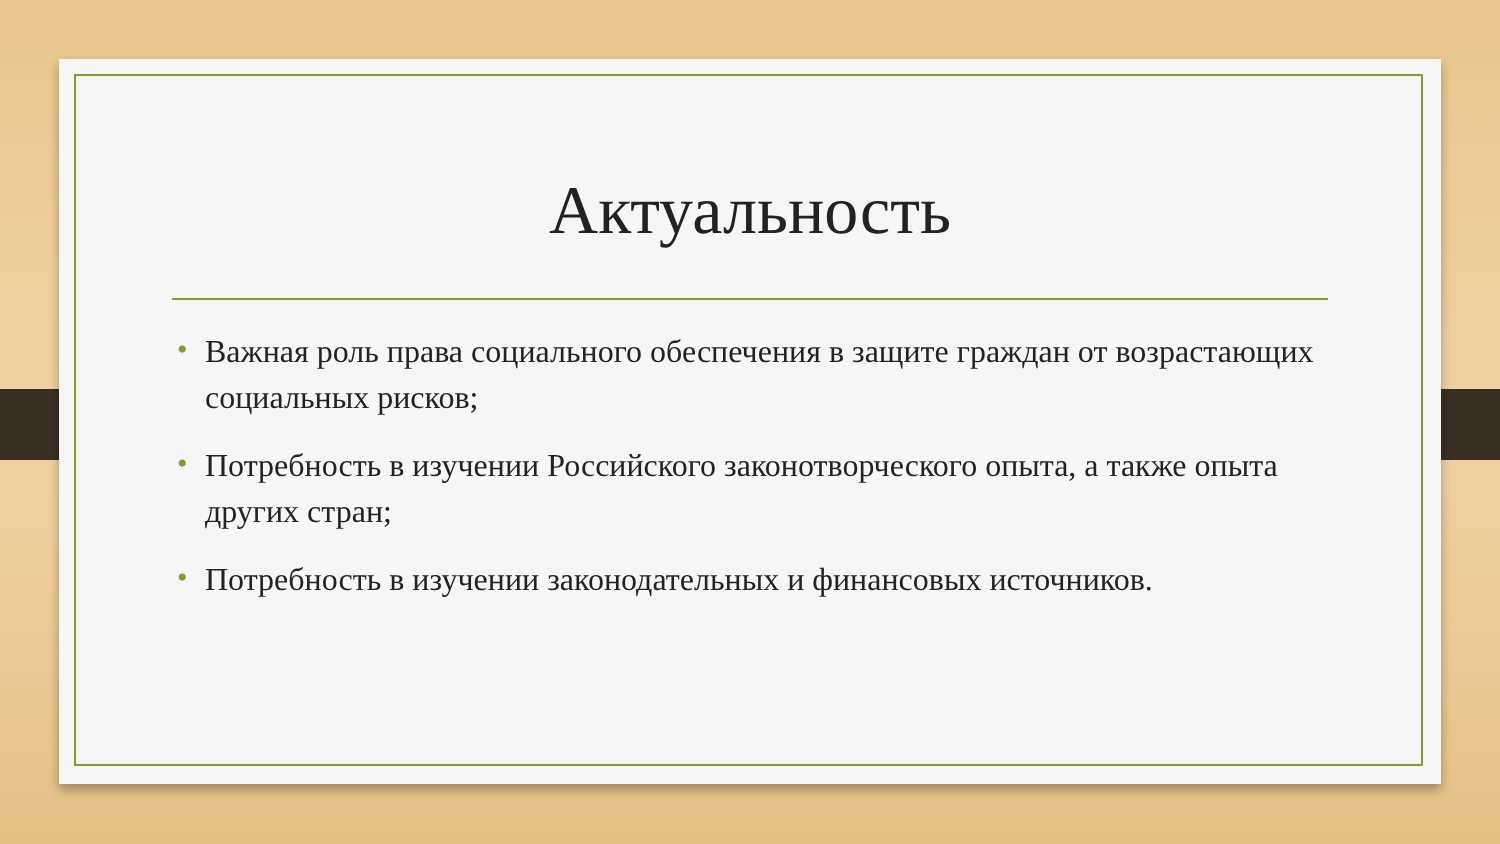Актуальность
• Важная роль права социального обеспечения в защите граждан от возрастающих социальных рисков;
• Потребность в изучении Российского законотворческого опыта, а также опыта других стран;
• Потребность в изучении законодательных и финансовых источников.